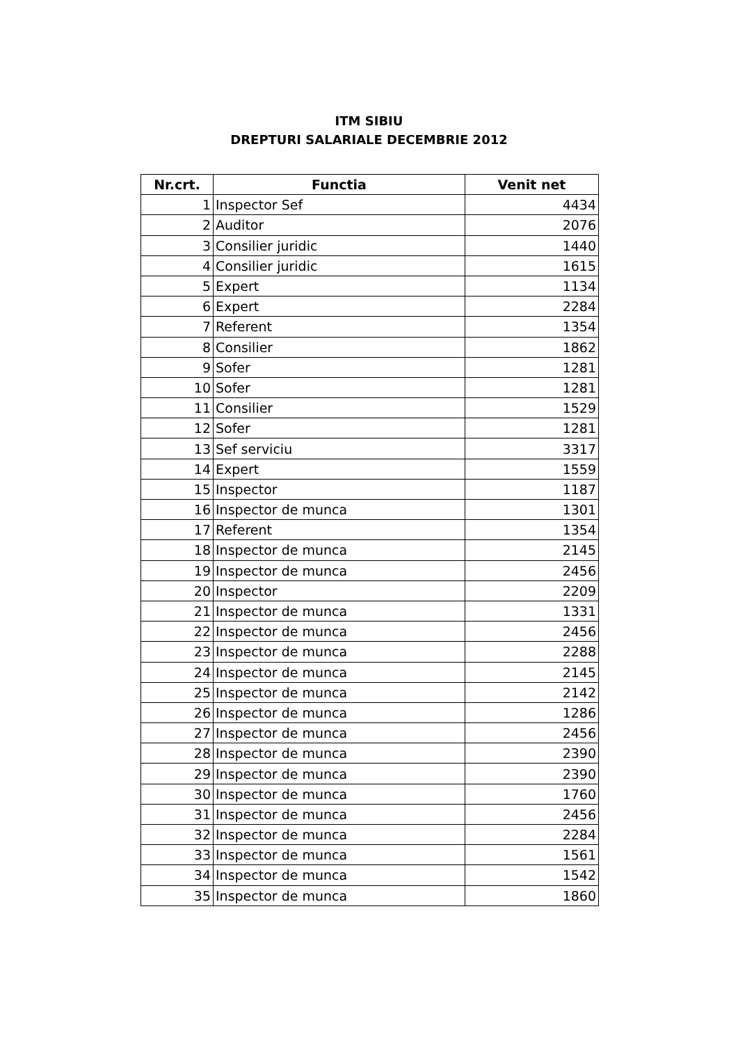ITM SIBIU
DREPTURI SALARIALE DECEMBRIE 2012
| Nr.crt. | Functia | Venit net |
| --- | --- | --- |
| 1 | Inspector Sef | 4434 |
| 2 | Auditor | 2076 |
| 3 | Consilier juridic | 1440 |
| 4 | Consilier juridic | 1615 |
| 5 | Expert | 1134 |
| 6 | Expert | 2284 |
| 7 | Referent | 1354 |
| 8 | Consilier | 1862 |
| 9 | Sofer | 1281 |
| 10 | Sofer | 1281 |
| 11 | Consilier | 1529 |
| 12 | Sofer | 1281 |
| 13 | Sef serviciu | 3317 |
| 14 | Expert | 1559 |
| 15 | Inspector | 1187 |
| 16 | Inspector de munca | 1301 |
| 17 | Referent | 1354 |
| 18 | Inspector de munca | 2145 |
| 19 | Inspector de munca | 2456 |
| 20 | Inspector | 2209 |
| 21 | Inspector de munca | 1331 |
| 22 | Inspector de munca | 2456 |
| 23 | Inspector de munca | 2288 |
| 24 | Inspector de munca | 2145 |
| 25 | Inspector de munca | 2142 |
| 26 | Inspector de munca | 1286 |
| 27 | Inspector de munca | 2456 |
| 28 | Inspector de munca | 2390 |
| 29 | Inspector de munca | 2390 |
| 30 | Inspector de munca | 1760 |
| 31 | Inspector de munca | 2456 |
| 32 | Inspector de munca | 2284 |
| 33 | Inspector de munca | 1561 |
| 34 | Inspector de munca | 1542 |
| 35 | Inspector de munca | 1860 |